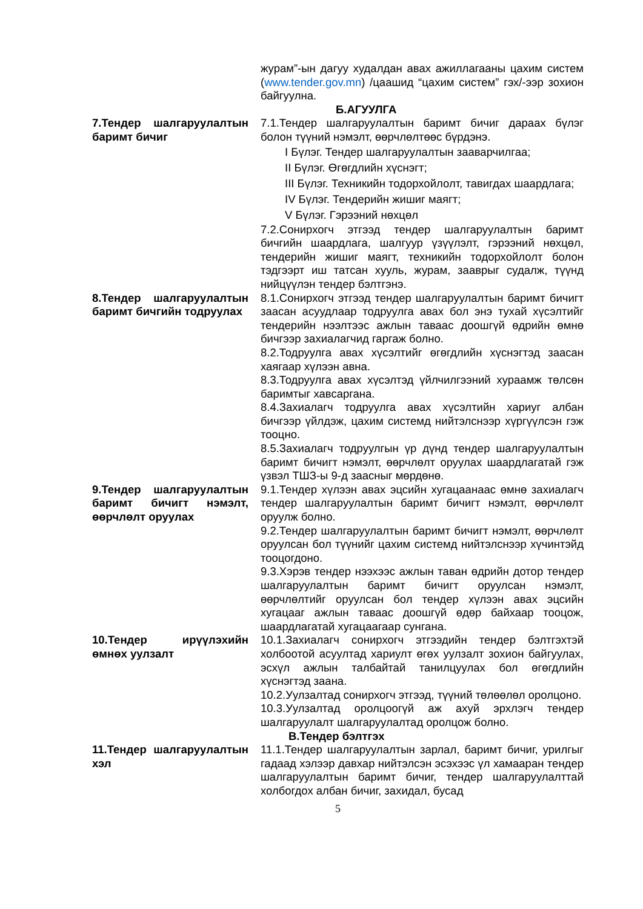журам”-ын дагуу худалдан авах ажиллагааны цахим систем (www.tender.gov.mn) /цаашид “цахим систем” гэх/-ээр зохион байгуулна.
Б.АГУУЛГА
7.Тендер шалгаруулалтын баримт бичиг
7.1.Тендер шалгаруулалтын баримт бичиг дараах бүлэг болон түүний нэмэлт, өөрчлөлтөөс бүрдэнэ.
I Бүлэг. Тендер шалгаруулалтын зааварчилгаа;
II Бүлэг. Өгөгдлийн хүснэгт;
III Бүлэг. Техникийн тодорхойлолт, тавигдах шаардлага;
IV Бүлэг. Тендерийн жишиг маягт;
V Бүлэг. Гэрээний нөхцөл
7.2.Сонирхогч этгээд тендер шалгаруулалтын баримт бичгийн шаардлага, шалгуур үзүүлэлт, гэрээний нөхцөл, тендерийн жишиг маягт, техникийн тодорхойлолт болон тэдгээрт иш татсан хууль, журам, зааврыг судалж, түүнд нийцүүлэн тендер бэлтгэнэ.
8.Тендер шалгаруулалтын баримт бичгийн тодруулах
8.1.Сонирхогч этгээд тендер шалгаруулалтын баримт бичигт заасан асуудлаар тодруулга авах бол энэ тухай хүсэлтийг тендерийн нээлтээс ажлын таваас доошгүй өдрийн өмнө бичгээр захиалагчид гаргаж болно.
8.2.Тодруулга авах хүсэлтийг өгөгдлийн хүснэгтэд заасан хаягаар хүлээн авна.
8.3.Тодруулга авах хүсэлтэд үйлчилгээний хураамж төлсөн баримтыг хавсаргана.
8.4.Захиалагч тодруулга авах хүсэлтийн хариуг албан бичгээр үйлдэж, цахим системд нийтэлснээр хүргүүлсэн гэж тооцно.
8.5.Захиалагч тодруулгын үр дүнд тендер шалгаруулалтын баримт бичигт нэмэлт, өөрчлөлт оруулах шаардлагатай гэж үзвэл ТШЗ-ы 9-д заасныг мөрдөнө.
9.Тендер шалгаруулалтын баримт бичигт нэмэлт, өөрчлөлт оруулах
9.1.Тендер хүлээн авах эцсийн хугацаанаас өмнө захиалагч тендер шалгаруулалтын баримт бичигт нэмэлт, өөрчлөлт оруулж болно.
9.2.Тендер шалгаруулалтын баримт бичигт нэмэлт, өөрчлөлт оруулсан бол түүнийг цахим системд нийтэлснээр хүчинтэйд тооцогдоно.
9.3.Хэрэв тендер нээхээс ажлын таван өдрийн дотор тендер шалгаруулалтын баримт бичигт оруулсан нэмэлт, өөрчлөлтийг оруулсан бол тендер хүлээн авах эцсийн хугацааг ажлын таваас доошгүй өдөр байхаар тооцож, шаардлагатай хугацаагаар сунгана.
10.Тендер ирүүлэхийн өмнөх уулзалт
10.1.Захиалагч сонирхогч этгээдийн тендер бэлтгэхтэй холбоотой асуултад хариулт өгөх уулзалт зохион байгуулах, эсхүл ажлын талбайтай танилцуулах бол өгөгдлийн хүснэгтэд заана.
10.2.Уулзалтад сонирхогч этгээд, түүний төлөөлөл оролцоно.
10.3.Уулзалтад оролцоогүй аж ахуй эрхлэгч тендер шалгаруулалт шалгаруулалтад оролцож болно.
В.Тендер бэлтгэх
11.Тендер шалгаруулалтын хэл
11.1.Тендер шалгаруулалтын зарлал, баримт бичиг, урилгыг гадаад хэлээр давхар нийтэлсэн эсэхээс үл хамааран тендер шалгаруулалтын баримт бичиг, тендер шалгаруулалттай холбогдох албан бичиг, захидал, бусад
5